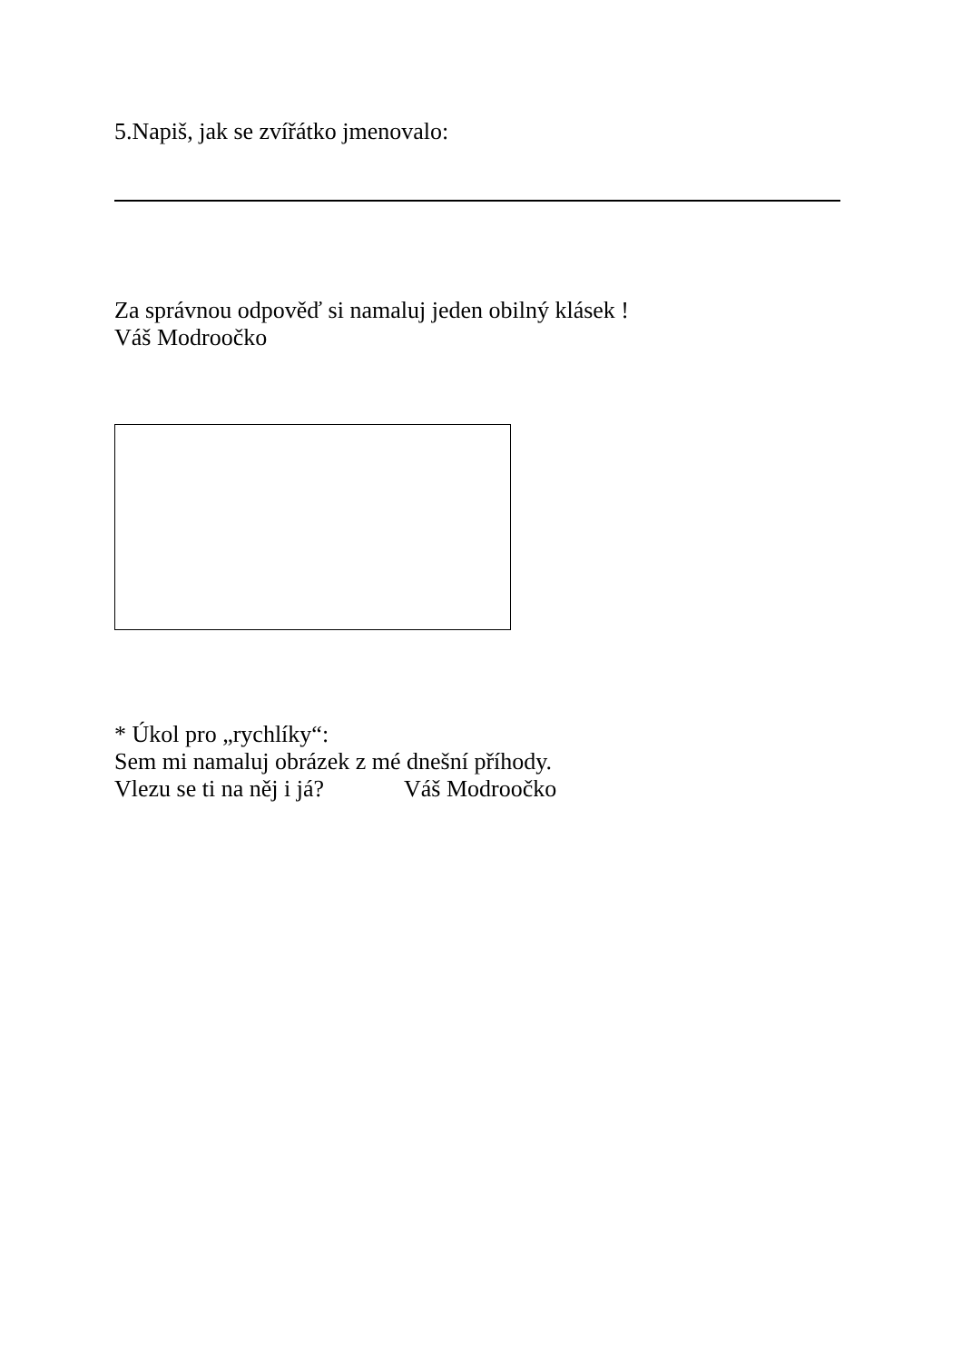5.Napiš, jak se zvířátko jmenovalo:
Za správnou odpověď si namaluj jeden obilný klásek !
Váš Modroočko
* Úkol pro „rychlíky“:
Sem mi namaluj obrázek z mé dnešní příhody.
Vlezu se ti na něj i já? Váš Modroočko